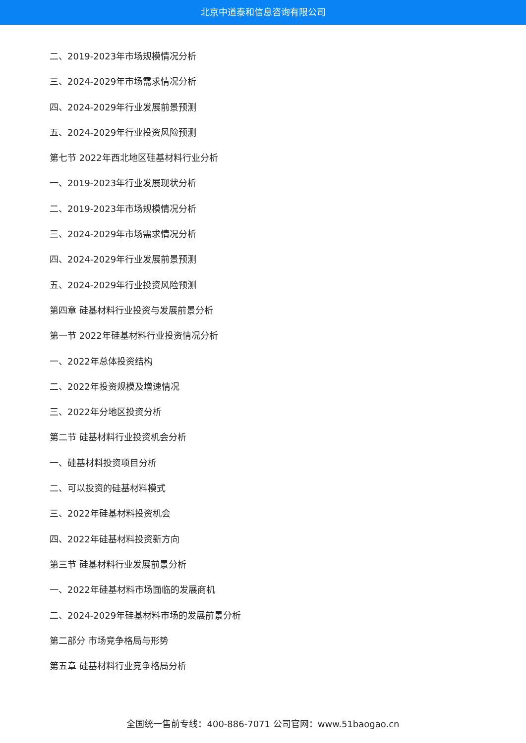北京中道泰和信息咨询有限公司
二、2019-2023年市场规模情况分析
三、2024-2029年市场需求情况分析
四、2024-2029年行业发展前景预测
五、2024-2029年行业投资风险预测
第七节 2022年西北地区硅基材料行业分析
一、2019-2023年行业发展现状分析
二、2019-2023年市场规模情况分析
三、2024-2029年市场需求情况分析
四、2024-2029年行业发展前景预测
五、2024-2029年行业投资风险预测
第四章 硅基材料行业投资与发展前景分析
第一节 2022年硅基材料行业投资情况分析
一、2022年总体投资结构
二、2022年投资规模及增速情况
三、2022年分地区投资分析
第二节 硅基材料行业投资机会分析
一、硅基材料投资项目分析
二、可以投资的硅基材料模式
三、2022年硅基材料投资机会
四、2022年硅基材料投资新方向
第三节 硅基材料行业发展前景分析
一、2022年硅基材料市场面临的发展商机
二、2024-2029年硅基材料市场的发展前景分析
第二部分 市场竞争格局与形势
第五章 硅基材料行业竞争格局分析
全国统一售前专线：400-886-7071 公司官网：www.51baogao.cn